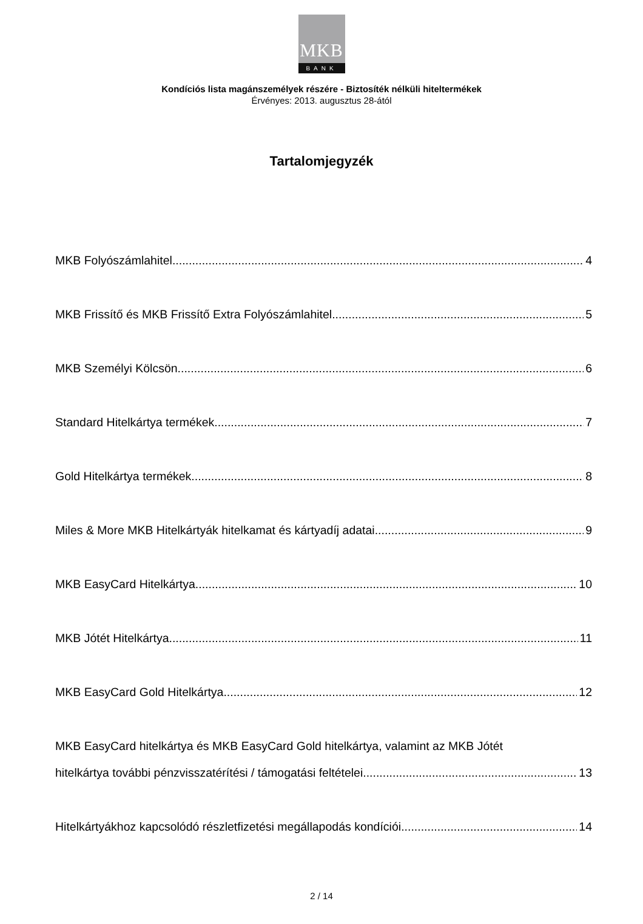MKB
BANK
Kondíciós lista magánszemélyek részére - Biztosíték nélküli hiteltermékek
Érvényes: 2013. augusztus 28-ától
Tartalomjegyzék
MKB Folyószámlahitel 4
MKB Frissítő és MKB Frissítő Extra Folyószámlahitel 5
MKB Személyi Kölcsön 6
Standard Hitelkártya termékek 7
Gold Hitelkártya termékek 8
Miles & More MKB Hitelkártyák hitelkamat és kártyadíj adatai 9
MKB EasyCard Hitelkártya 10
MKB Jótét Hitelkártya 11
MKB EasyCard Gold Hitelkártya 12
MKB EasyCard hitelkártya és MKB EasyCard Gold hitelkártya, valamint az MKB Jótét
hitelkártya további pénzvisszatérítési / támogatási feltételei 13
Hitelkártyákhoz kapcsolódó részletfizetési megállapodás kondíciói 14
2 / 14